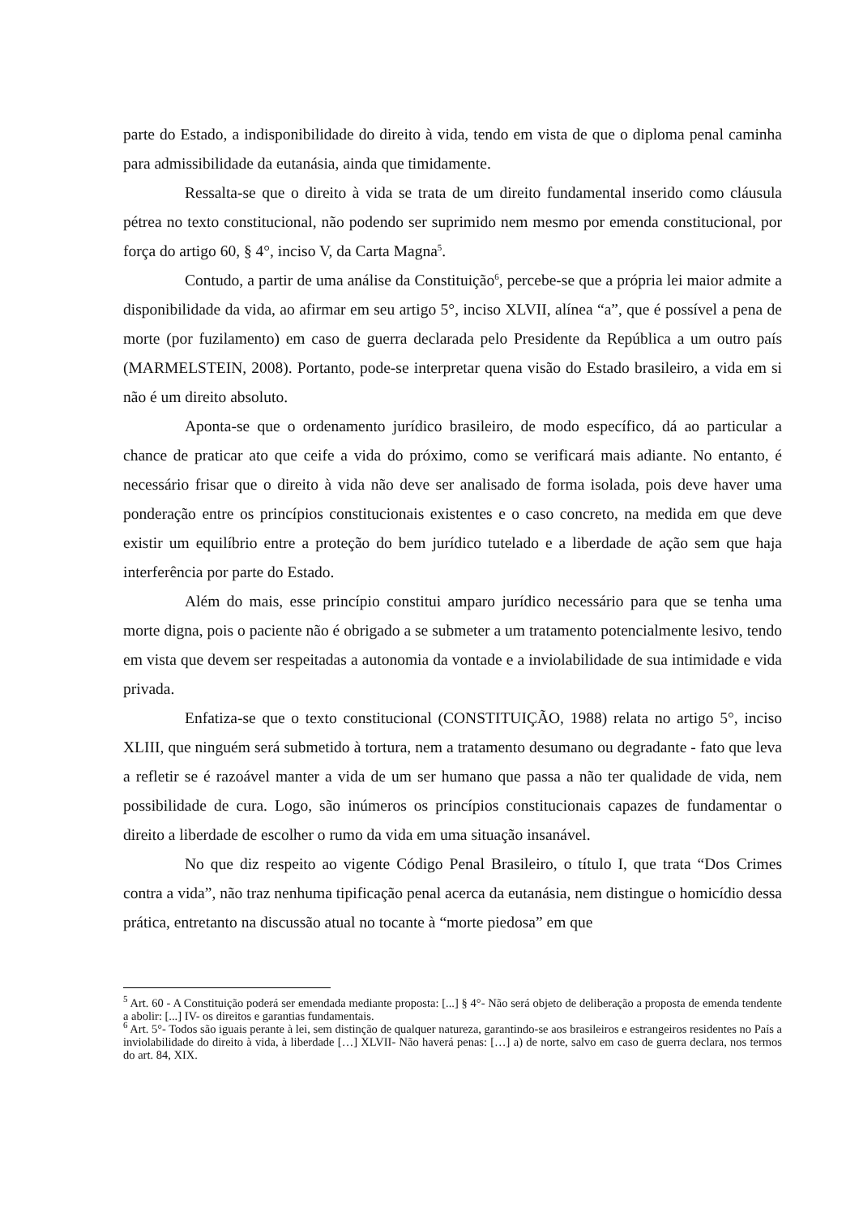parte do Estado, a indisponibilidade do direito à vida, tendo em vista de que o diploma penal caminha para admissibilidade da eutanásia, ainda que timidamente.
Ressalta-se que o direito à vida se trata de um direito fundamental inserido como cláusula pétrea no texto constitucional, não podendo ser suprimido nem mesmo por emenda constitucional, por força do artigo 60, § 4°, inciso V, da Carta Magna<sup>5</sup>.
Contudo, a partir de uma análise da Constituição<sup>6</sup>, percebe-se que a própria lei maior admite a disponibilidade da vida, ao afirmar em seu artigo 5°, inciso XLVII, alínea “a”, que é possível a pena de morte (por fuzilamento) em caso de guerra declarada pelo Presidente da República a um outro país (MARMELSTEIN, 2008). Portanto, pode-se interpretar quena visão do Estado brasileiro, a vida em si não é um direito absoluto.
Aponta-se que o ordenamento jurídico brasileiro, de modo específico, dá ao particular a chance de praticar ato que ceife a vida do próximo, como se verificará mais adiante. No entanto, é necessário frisar que o direito à vida não deve ser analisado de forma isolada, pois deve haver uma ponderação entre os princípios constitucionais existentes e o caso concreto, na medida em que deve existir um equilíbrio entre a proteção do bem jurídico tutelado e a liberdade de ação sem que haja interferência por parte do Estado.
Além do mais, esse princípio constitui amparo jurídico necessário para que se tenha uma morte digna, pois o paciente não é obrigado a se submeter a um tratamento potencialmente lesivo, tendo em vista que devem ser respeitadas a autonomia da vontade e a inviolabilidade de sua intimidade e vida privada.
Enfatiza-se que o texto constitucional (CONSTITUIÇÃO, 1988) relata no artigo 5°, inciso XLIII, que ninguém será submetido à tortura, nem a tratamento desumano ou degradante - fato que leva a refletir se é razoável manter a vida de um ser humano que passa a não ter qualidade de vida, nem possibilidade de cura. Logo, são inúmeros os princípios constitucionais capazes de fundamentar o direito a liberdade de escolher o rumo da vida em uma situação insanável.
No que diz respeito ao vigente Código Penal Brasileiro, o título I, que trata “Dos Crimes contra a vida”, não traz nenhuma tipificação penal acerca da eutanásia, nem distingue o homicídio dessa prática, entretanto na discussão atual no tocante à “morte piedosa” em que
<sup>5</sup> Art. 60 - A Constituição poderá ser emendada mediante proposta: [...] § 4°- Não será objeto de deliberação a proposta de emenda tendente a abolir: [...] IV- os direitos e garantias fundamentais.
<sup>6</sup> Art. 5°- Todos são iguais perante à lei, sem distinção de qualquer natureza, garantindo-se aos brasileiros e estrangeiros residentes no País a inviolabilidade do direito à vida, à liberdade […] XLVII- Não haverá penas: […] a) de norte, salvo em caso de guerra declara, nos termos do art. 84, XIX.